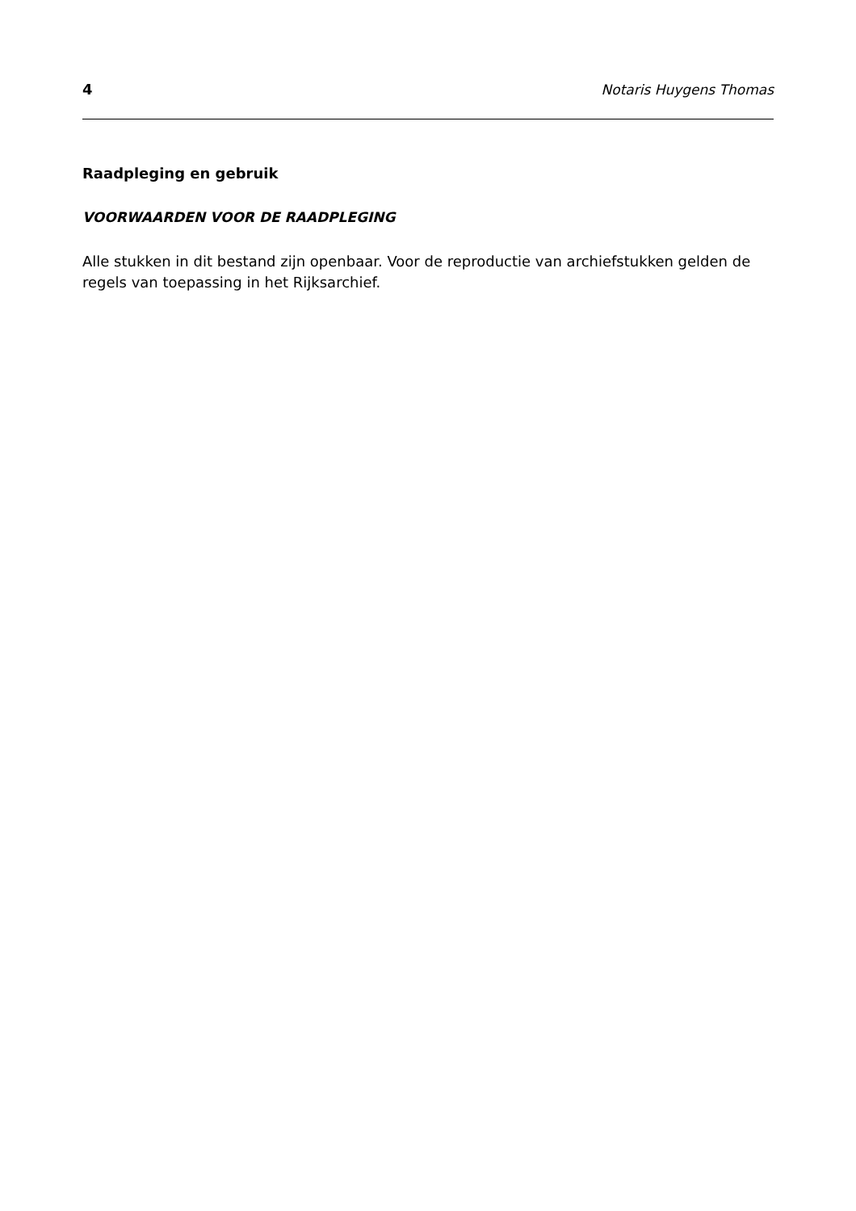4 Notaris Huygens Thomas
Raadpleging en gebruik
VOORWAARDEN VOOR DE RAADPLEGING
Alle stukken in dit bestand zijn openbaar. Voor de reproductie van archiefstukken gelden de regels van toepassing in het Rijksarchief.